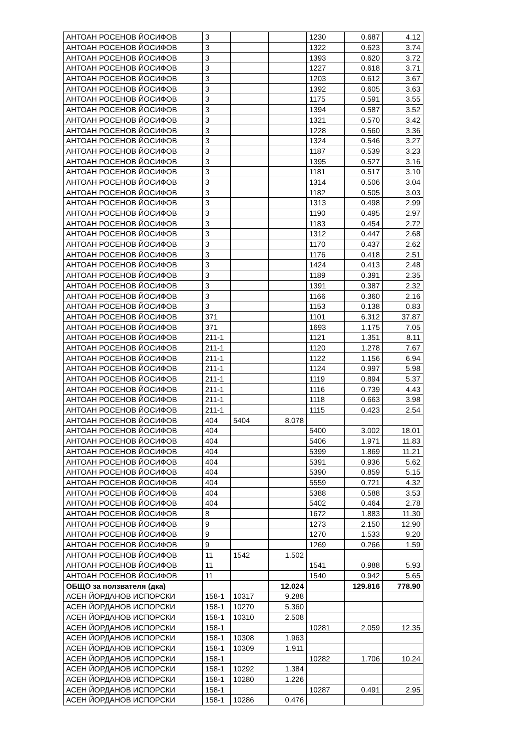| АНТОАН РОСЕНОВ ЙОСИФОВ | 3 | | | 1230 | 0.687 | 4.12 |
| АНТОАН РОСЕНОВ ЙОСИФОВ | 3 | | | 1322 | 0.623 | 3.74 |
| АНТОАН РОСЕНОВ ЙОСИФОВ | 3 | | | 1393 | 0.620 | 3.72 |
| АНТОАН РОСЕНОВ ЙОСИФОВ | 3 | | | 1227 | 0.618 | 3.71 |
| АНТОАН РОСЕНОВ ЙОСИФОВ | 3 | | | 1203 | 0.612 | 3.67 |
| АНТОАН РОСЕНОВ ЙОСИФОВ | 3 | | | 1392 | 0.605 | 3.63 |
| АНТОАН РОСЕНОВ ЙОСИФОВ | 3 | | | 1175 | 0.591 | 3.55 |
| АНТОАН РОСЕНОВ ЙОСИФОВ | 3 | | | 1394 | 0.587 | 3.52 |
| АНТОАН РОСЕНОВ ЙОСИФОВ | 3 | | | 1321 | 0.570 | 3.42 |
| АНТОАН РОСЕНОВ ЙОСИФОВ | 3 | | | 1228 | 0.560 | 3.36 |
| АНТОАН РОСЕНОВ ЙОСИФОВ | 3 | | | 1324 | 0.546 | 3.27 |
| АНТОАН РОСЕНОВ ЙОСИФОВ | 3 | | | 1187 | 0.539 | 3.23 |
| АНТОАН РОСЕНОВ ЙОСИФОВ | 3 | | | 1395 | 0.527 | 3.16 |
| АНТОАН РОСЕНОВ ЙОСИФОВ | 3 | | | 1181 | 0.517 | 3.10 |
| АНТОАН РОСЕНОВ ЙОСИФОВ | 3 | | | 1314 | 0.506 | 3.04 |
| АНТОАН РОСЕНОВ ЙОСИФОВ | 3 | | | 1182 | 0.505 | 3.03 |
| АНТОАН РОСЕНОВ ЙОСИФОВ | 3 | | | 1313 | 0.498 | 2.99 |
| АНТОАН РОСЕНОВ ЙОСИФОВ | 3 | | | 1190 | 0.495 | 2.97 |
| АНТОАН РОСЕНОВ ЙОСИФОВ | 3 | | | 1183 | 0.454 | 2.72 |
| АНТОАН РОСЕНОВ ЙОСИФОВ | 3 | | | 1312 | 0.447 | 2.68 |
| АНТОАН РОСЕНОВ ЙОСИФОВ | 3 | | | 1170 | 0.437 | 2.62 |
| АНТОАН РОСЕНОВ ЙОСИФОВ | 3 | | | 1176 | 0.418 | 2.51 |
| АНТОАН РОСЕНОВ ЙОСИФОВ | 3 | | | 1424 | 0.413 | 2.48 |
| АНТОАН РОСЕНОВ ЙОСИФОВ | 3 | | | 1189 | 0.391 | 2.35 |
| АНТОАН РОСЕНОВ ЙОСИФОВ | 3 | | | 1391 | 0.387 | 2.32 |
| АНТОАН РОСЕНОВ ЙОСИФОВ | 3 | | | 1166 | 0.360 | 2.16 |
| АНТОАН РОСЕНОВ ЙОСИФОВ | 3 | | | 1153 | 0.138 | 0.83 |
| АНТОАН РОСЕНОВ ЙОСИФОВ | 371 | | | 1101 | 6.312 | 37.87 |
| АНТОАН РОСЕНОВ ЙОСИФОВ | 371 | | | 1693 | 1.175 | 7.05 |
| АНТОАН РОСЕНОВ ЙОСИФОВ | 211-1 | | | 1121 | 1.351 | 8.11 |
| АНТОАН РОСЕНОВ ЙОСИФОВ | 211-1 | | | 1120 | 1.278 | 7.67 |
| АНТОАН РОСЕНОВ ЙОСИФОВ | 211-1 | | | 1122 | 1.156 | 6.94 |
| АНТОАН РОСЕНОВ ЙОСИФОВ | 211-1 | | | 1124 | 0.997 | 5.98 |
| АНТОАН РОСЕНОВ ЙОСИФОВ | 211-1 | | | 1119 | 0.894 | 5.37 |
| АНТОАН РОСЕНОВ ЙОСИФОВ | 211-1 | | | 1116 | 0.739 | 4.43 |
| АНТОАН РОСЕНОВ ЙОСИФОВ | 211-1 | | | 1118 | 0.663 | 3.98 |
| АНТОАН РОСЕНОВ ЙОСИФОВ | 211-1 | | | 1115 | 0.423 | 2.54 |
| АНТОАН РОСЕНОВ ЙОСИФОВ | 404 | 5404 | 8.078 | | | |
| АНТОАН РОСЕНОВ ЙОСИФОВ | 404 | | | 5400 | 3.002 | 18.01 |
| АНТОАН РОСЕНОВ ЙОСИФОВ | 404 | | | 5406 | 1.971 | 11.83 |
| АНТОАН РОСЕНОВ ЙОСИФОВ | 404 | | | 5399 | 1.869 | 11.21 |
| АНТОАН РОСЕНОВ ЙОСИФОВ | 404 | | | 5391 | 0.936 | 5.62 |
| АНТОАН РОСЕНОВ ЙОСИФОВ | 404 | | | 5390 | 0.859 | 5.15 |
| АНТОАН РОСЕНОВ ЙОСИФОВ | 404 | | | 5559 | 0.721 | 4.32 |
| АНТОАН РОСЕНОВ ЙОСИФОВ | 404 | | | 5388 | 0.588 | 3.53 |
| АНТОАН РОСЕНОВ ЙОСИФОВ | 404 | | | 5402 | 0.464 | 2.78 |
| АНТОАН РОСЕНОВ ЙОСИФОВ | 8 | | | 1672 | 1.883 | 11.30 |
| АНТОАН РОСЕНОВ ЙОСИФОВ | 9 | | | 1273 | 2.150 | 12.90 |
| АНТОАН РОСЕНОВ ЙОСИФОВ | 9 | | | 1270 | 1.533 | 9.20 |
| АНТОАН РОСЕНОВ ЙОСИФОВ | 9 | | | 1269 | 0.266 | 1.59 |
| АНТОАН РОСЕНОВ ЙОСИФОВ | 11 | 1542 | 1.502 | | | |
| АНТОАН РОСЕНОВ ЙОСИФОВ | 11 | | | 1541 | 0.988 | 5.93 |
| АНТОАН РОСЕНОВ ЙОСИФОВ | 11 | | | 1540 | 0.942 | 5.65 |
| ОБЩО за ползвателя (дка) | | | 12.024 | | 129.816 | 778.90 |
| АСЕН ЙОРДАНОВ ИСПОРСКИ | 158-1 | 10317 | 9.288 | | | |
| АСЕН ЙОРДАНОВ ИСПОРСКИ | 158-1 | 10270 | 5.360 | | | |
| АСЕН ЙОРДАНОВ ИСПОРСКИ | 158-1 | 10310 | 2.508 | | | |
| АСЕН ЙОРДАНОВ ИСПОРСКИ | 158-1 | | | 10281 | 2.059 | 12.35 |
| АСЕН ЙОРДАНОВ ИСПОРСКИ | 158-1 | 10308 | 1.963 | | | |
| АСЕН ЙОРДАНОВ ИСПОРСКИ | 158-1 | 10309 | 1.911 | | | |
| АСЕН ЙОРДАНОВ ИСПОРСКИ | 158-1 | | | 10282 | 1.706 | 10.24 |
| АСЕН ЙОРДАНОВ ИСПОРСКИ | 158-1 | 10292 | 1.384 | | | |
| АСЕН ЙОРДАНОВ ИСПОРСКИ | 158-1 | 10280 | 1.226 | | | |
| АСЕН ЙОРДАНОВ ИСПОРСКИ | 158-1 | | | 10287 | 0.491 | 2.95 |
| АСЕН ЙОРДАНОВ ИСПОРСКИ | 158-1 | 10286 | 0.476 | | | |